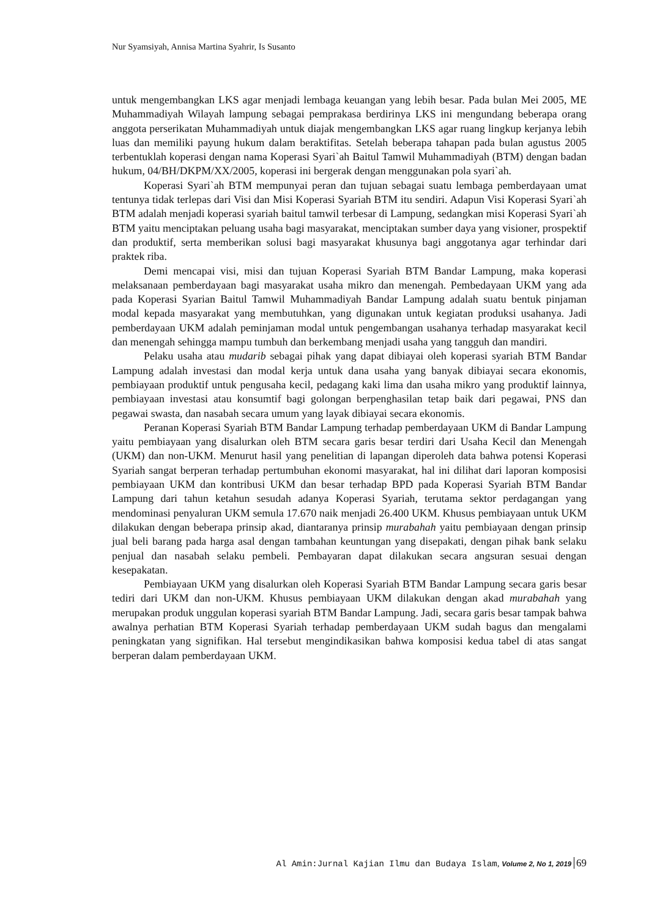Nur Syamsiyah, Annisa Martina Syahrir, Is Susanto
untuk mengembangkan LKS agar menjadi lembaga keuangan yang lebih besar. Pada bulan Mei 2005, ME Muhammadiyah Wilayah lampung sebagai pemprakasa berdirinya LKS ini mengundang beberapa orang anggota perserikatan Muhammadiyah untuk diajak mengembangkan LKS agar ruang lingkup kerjanya lebih luas dan memiliki payung hukum dalam beraktifitas. Setelah beberapa tahapan pada bulan agustus 2005 terbentuklah koperasi dengan nama Koperasi Syari`ah Baitul Tamwil Muhammadiyah (BTM) dengan badan hukum, 04/BH/DKPM/XX/2005, koperasi ini bergerak dengan menggunakan pola syari`ah.
Koperasi Syari`ah BTM mempunyai peran dan tujuan sebagai suatu lembaga pemberdayaan umat tentunya tidak terlepas dari Visi dan Misi Koperasi Syariah BTM itu sendiri. Adapun Visi Koperasi Syari`ah BTM adalah menjadi koperasi syariah baitul tamwil terbesar di Lampung, sedangkan misi Koperasi Syari`ah BTM yaitu menciptakan peluang usaha bagi masyarakat, menciptakan sumber daya yang visioner, prospektif dan produktif, serta memberikan solusi bagi masyarakat khusunya bagi anggotanya agar terhindar dari praktek riba.
Demi mencapai visi, misi dan tujuan Koperasi Syariah BTM Bandar Lampung, maka koperasi melaksanaan pemberdayaan bagi masyarakat usaha mikro dan menengah. Pembedayaan UKM yang ada pada Koperasi Syarian Baitul Tamwil Muhammadiyah Bandar Lampung adalah suatu bentuk pinjaman modal kepada masyarakat yang membutuhkan, yang digunakan untuk kegiatan produksi usahanya. Jadi pemberdayaan UKM adalah peminjaman modal untuk pengembangan usahanya terhadap masyarakat kecil dan menengah sehingga mampu tumbuh dan berkembang menjadi usaha yang tangguh dan mandiri.
Pelaku usaha atau mudarib sebagai pihak yang dapat dibiayai oleh koperasi syariah BTM Bandar Lampung adalah investasi dan modal kerja untuk dana usaha yang banyak dibiayai secara ekonomis, pembiayaan produktif untuk pengusaha kecil, pedagang kaki lima dan usaha mikro yang produktif lainnya, pembiayaan investasi atau konsumtif bagi golongan berpenghasilan tetap baik dari pegawai, PNS dan pegawai swasta, dan nasabah secara umum yang layak dibiayai secara ekonomis.
Peranan Koperasi Syariah BTM Bandar Lampung terhadap pemberdayaan UKM di Bandar Lampung yaitu pembiayaan yang disalurkan oleh BTM secara garis besar terdiri dari Usaha Kecil dan Menengah (UKM) dan non-UKM. Menurut hasil yang penelitian di lapangan diperoleh data bahwa potensi Koperasi Syariah sangat berperan terhadap pertumbuhan ekonomi masyarakat, hal ini dilihat dari laporan komposisi pembiayaan UKM dan kontribusi UKM dan besar terhadap BPD pada Koperasi Syariah BTM Bandar Lampung dari tahun ketahun sesudah adanya Koperasi Syariah, terutama sektor perdagangan yang mendominasi penyaluran UKM semula 17.670 naik menjadi 26.400 UKM. Khusus pembiayaan untuk UKM dilakukan dengan beberapa prinsip akad, diantaranya prinsip murabahah yaitu pembiayaan dengan prinsip jual beli barang pada harga asal dengan tambahan keuntungan yang disepakati, dengan pihak bank selaku penjual dan nasabah selaku pembeli. Pembayaran dapat dilakukan secara angsuran sesuai dengan kesepakatan.
Pembiayaan UKM yang disalurkan oleh Koperasi Syariah BTM Bandar Lampung secara garis besar tediri dari UKM dan non-UKM. Khusus pembiayaan UKM dilakukan dengan akad murabahah yang merupakan produk unggulan koperasi syariah BTM Bandar Lampung. Jadi, secara garis besar tampak bahwa awalnya perhatian BTM Koperasi Syariah terhadap pemberdayaan UKM sudah bagus dan mengalami peningkatan yang signifikan. Hal tersebut mengindikasikan bahwa komposisi kedua tabel di atas sangat berperan dalam pemberdayaan UKM.
Al Amin:Jurnal Kajian Ilmu dan Budaya Islam, Volume 2, No 1, 2019 69